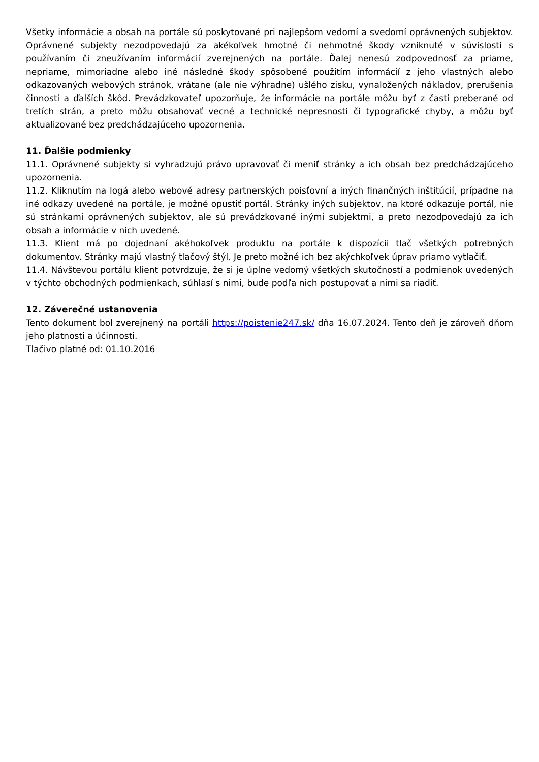Všetky informácie a obsah na portále sú poskytované pri najlepšom vedomí a svedomí oprávnených subjektov. Oprávnené subjekty nezodpovedajú za akékoľvek hmotné či nehmotné škody vzniknuté v súvislosti s používaním či zneužívaním informácií zverejnených na portále. Ďalej nenesú zodpovednosť za priame, nepriame, mimoriadne alebo iné následné škody spôsobené použitím informácií z jeho vlastných alebo odkazovaných webových stránok, vrátane (ale nie výhradne) ušlého zisku, vynaložených nákladov, prerušenia činnosti a ďalších škôd. Prevádzkovateľ upozorňuje, že informácie na portále môžu byť z časti preberané od tretích strán, a preto môžu obsahovať vecné a technické nepresnosti či typografické chyby, a môžu byť aktualizované bez predchádzajúceho upozornenia.
11. Ďalšie podmienky
11.1. Oprávnené subjekty si vyhradzujú právo upravovať či meniť stránky a ich obsah bez predchádzajúceho upozornenia.
11.2. Kliknutím na logá alebo webové adresy partnerských poisťovní a iných finančných inštitúcií, prípadne na iné odkazy uvedené na portále, je možné opustiť portál. Stránky iných subjektov, na ktoré odkazuje portál, nie sú stránkami oprávnených subjektov, ale sú prevádzkované inými subjektmi, a preto nezodpovedajú za ich obsah a informácie v nich uvedené.
11.3. Klient má po dojednaní akéhokoľvek produktu na portále k dispozícii tlač všetkých potrebných dokumentov. Stránky majú vlastný tlačový štýl. Je preto možné ich bez akýchkoľvek úprav priamo vytlačiť.
11.4. Návštevou portálu klient potvrdzuje, že si je úplne vedomý všetkých skutočností a podmienok uvedených v týchto obchodných podmienkach, súhlasí s nimi, bude podľa nich postupovať a nimi sa riadiť.
12. Záverečné ustanovenia
Tento dokument bol zverejnený na portáli https://poistenie247.sk/ dňa 16.07.2024. Tento deň je zároveň dňom jeho platnosti a účinnosti.
Tlačivo platné od: 01.10.2016